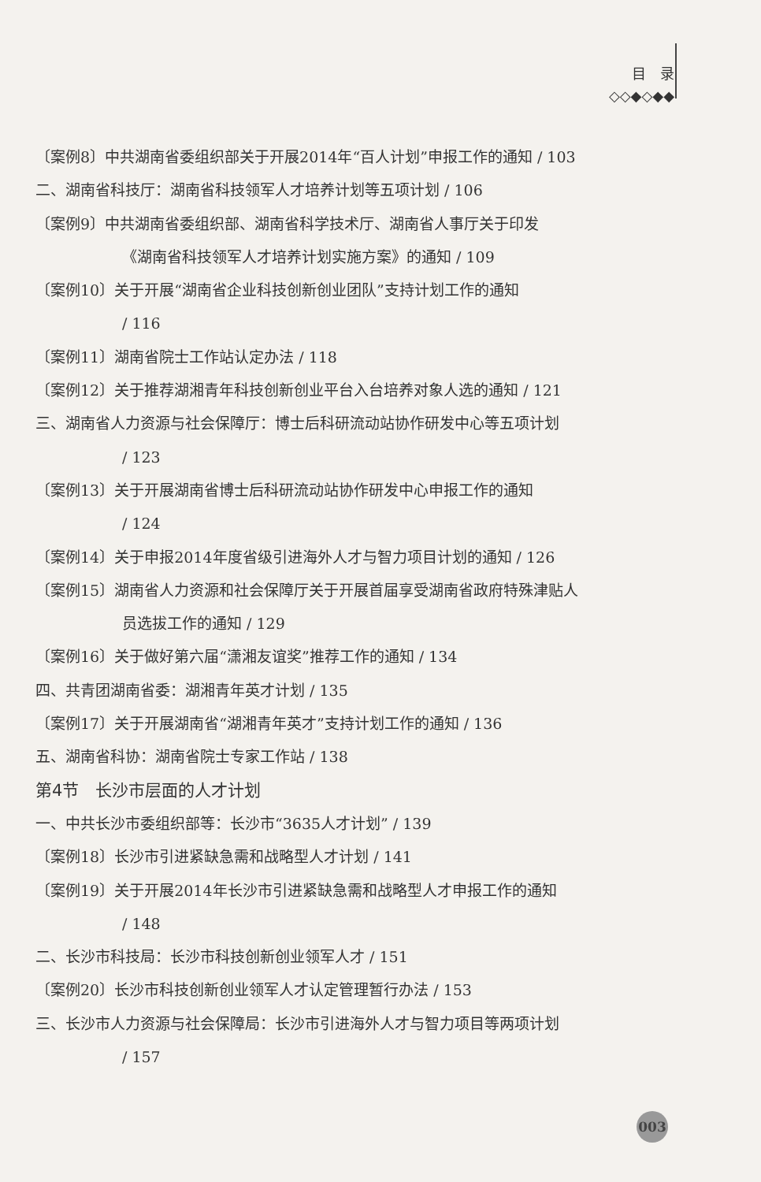目　录
◇◇◆◇◆◆
〔案例8〕中共湖南省委组织部关于开展2014年“百人计划”申报工作的通知 / 103
二、湖南省科技厅：湖南省科技领军人才培养计划等五项计划 / 106
〔案例9〕中共湖南省委组织部、湖南省科学技术厅、湖南省人事厅关于印发
《湖南省科技领军人才培养计划实施方案》的通知 / 109
〔案例10〕关于开展“湖南省企业科技创新创业团队”支持计划工作的通知
/ 116
〔案例11〕湖南省院士工作站认定办法 / 118
〔案例12〕关于推荐湖湘青年科技创新创业平台入台培养对象人选的通知 / 121
三、湖南省人力资源与社会保障厅：博士后科研流动站协作研发中心等五项计划
/ 123
〔案例13〕关于开展湖南省博士后科研流动站协作研发中心申报工作的通知
/ 124
〔案例14〕关于申报2014年度省级引进海外人才与智力项目计划的通知 / 126
〔案例15〕湖南省人力资源和社会保障厅关于开展首届享受湖南省政府特殊津贴人
员选拔工作的通知 / 129
〔案例16〕关于做好第六届“潇湘友谊奖”推荐工作的通知 / 134
四、共青团湖南省委：湖湘青年英才计划 / 135
〔案例17〕关于开展湖南省“湖湘青年英才”支持计划工作的通知 / 136
五、湖南省科协：湖南省院士专家工作站 / 138
第4节　长沙市层面的人才计划
一、中共长沙市委组织部等：长沙市“3635人才计划” / 139
〔案例18〕长沙市引进紧缺急需和战略型人才计划 / 141
〔案例19〕关于开展2014年长沙市引进紧缺急需和战略型人才申报工作的通知
/ 148
二、长沙市科技局：长沙市科技创新创业领军人才 / 151
〔案例20〕长沙市科技创新创业领军人才认定管理暂行办法 / 153
三、长沙市人力资源与社会保障局：长沙市引进海外人才与智力项目等两项计划
/ 157
003